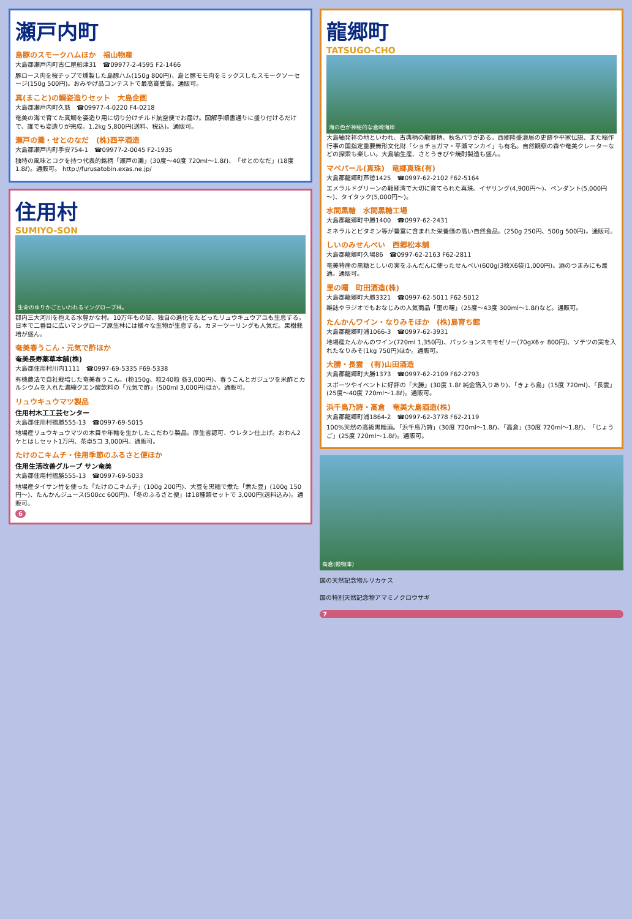瀬戸内町
島豚のスモークハムほか　福山物産
大島郡瀬戸内町古仁屋船津31　☎09977-2-4595 F2-1466
豚ロース肉を桜チップで燻製した島豚ハム(150g 800円)、島と豚モモ肉をミックスしたスモークソーセージ(150g 500円)。おみやげ品コンテストで最高賞受賞。通販可。
真(まこと)の鯛姿造りセット　大島企画
大島郡瀬戸内町久慈　☎09977-4-0220 F4-0218
奄美の海で育てた真鯛を姿造り用に切り分けチルド航空便でお届け。図解手順書通りに盛り付けるだけで、誰でも姿造りが完成。1.2kg 5,800円(送料、税込)。通販可。
瀬戸の灘・せとのなだ　(株)西平酒造
大島郡瀬戸内町手安754-1　☎09977-2-0045 F2-1935
独特の風味とコクを持つ代表的銘柄「瀬戸の灘」(30度～40度 720ml～1.8ℓ)、「せとのなだ」(18度 1.8ℓ)。通販可。 http://furusatobin.exas.ne.jp/
住用村
SUMIYO-SON
生命のゆりかごといわれるマングローブ林。
郡内三大河川を抱える水豊かな村。10万年もの間、独自の進化をたどったリュウキュウアユも生息する。日本で二番目に広いマングローブ原生林には様々な生物が生息する。カヌーツーリングも人気だ。果樹栽培が盛ん。
奄美春うこん・元気で酢ほか
奄美長寿薬草本舗(株)
大島郡住用村川内1111　☎0997-69-5335 F69-5338
有機農法で自社栽培した奄美春うこん。(粉150g、粒240粒 各3,000円)、春うこんとガジュツを米酢とカルシウムを入れた濃縮クエン酸飲料の「元気で酢」(500ml 3,000円)ほか。通販可。
リュウキュウマツ製品
住用村木工工芸センター
大島郡住用村摺勝555-13　☎0997-69-5015
地場産リュウキュウマツの木目や年輪を生かしたこだわり製品。厚生省認可、ウレタン仕上げ。おわん2ケとはしセット1万円、茶卓5コ 3,000円。通販可。
たけのこキムチ・住用季節のふるさと便ほか
住用生活改善グループ サン奄美
大島郡住用村摺勝555-13　☎0997-69-5033
地場産タイサン竹を使った「たけのこキムチ」(100g 200円)、大豆を黒糖で煮た「煮た豆」(100g 150円～)、たんかんジュース(500cc 600円)、「冬のふるさと便」は18種類セットで 3,000円(送料込み)。通販可。
6
龍郷町
TATSUGO-CHO
海の色が神秘的な倉崎海岸
大島紬発祥の地といわれ、古典柄の龍郷柄、秋名バラがある。西郷隆盛潜居の史跡や平家伝説、また稲作行事の国指定重要無形文化財「ショチョガマ・平瀬マンカイ」も有名。自然観察の森や奄美クレーターなどの探索も楽しい。大島紬生産、さとうきびや焼酎製造も盛ん。
マベパール(真珠)　竜郷真珠(有)
大島郡龍郷町芦徳1425　☎0997-62-2102 F62-5164
エメラルドグリーンの龍郷湾で大切に育てられた真珠。イヤリング(4,900円～)、ペンダント(5,000円～)、タイタック(5,000円～)。
水間黒糖　水間黒糖工場
大島郡龍郷町中勝1400　☎0997-62-2431
ミネラルとビタミン等が豊富に含まれた栄養価の高い自然食品。(250g 250円、500g 500円)。通販可。
しいのみせんべい　西郷松本舗
大島郡龍郷町久場86　☎0997-62-2163 F62-2811
奄美特産の黒糖としいの実をふんだんに使ったせんべい(600g(3枚X6袋)1,000円)。酒のつまみにも最適。通販可。
里の曙　町田酒造(株)
大島郡龍郷町大勝3321　☎0997-62-5011 F62-5012
雑誌やラジオでもおなじみの人気商品「里の曙」(25度～43度 300ml～1.8ℓ)など。通販可。
たんかんワイン・なりみそほか　(株)島育ち館
大島郡龍郷町浦1066-3　☎0997-62-3931
地場産たんかんのワイン(720ml 1,350円)、パッションスモモゼリー(70gX6ヶ 800円)、ソテツの実を入れたなりみそ(1kg 750円)ほか。通販可。
大勝・長雲　(有)山田酒造
大島郡龍郷町大勝1373　☎0997-62-2109 F62-2793
スポーツやイベントに好評の「大勝」(30度 1.8ℓ 純金箔入りあり)、「きょら島」(15度 720ml)、「長雲」(25度～40度 720ml～1.8ℓ)。通販可。
浜千鳥乃詩・高倉　奄美大島酒造(株)
大島郡龍郷町浦1864-2　☎0997-62-3778 F62-2119
100%天然の高級黒糖酒。「浜千鳥乃詩」(30度 720ml～1.8ℓ)、「高倉」(30度 720ml～1.8ℓ)、「じょうご」(25度 720ml～1.8ℓ)。通販可。
高倉(穀物庫)
国の天然記念物ルリカケス
国の特別天然記念物アマミノクロウサギ
7